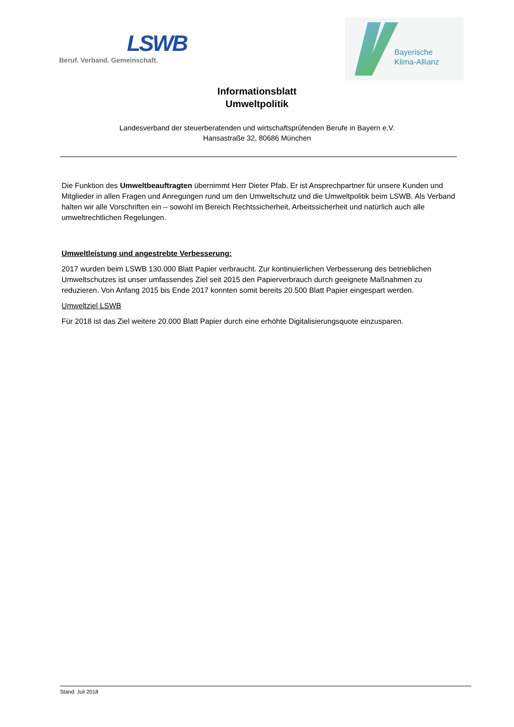LSWB
Beruf. Verband. Gemeinschaft.
Bayerische
Klima-Allianz
Informationsblatt
Umweltpolitik
Landesverband der steuerberatenden und wirtschaftsprüfenden Berufe in Bayern e.V.
Hansastraße 32, 80686 München
Die Funktion des Umweltbeauftragten übernimmt Herr Dieter Pfab. Er ist Ansprechpartner für unsere Kunden und Mitglieder in allen Fragen und Anregungen rund um den Umweltschutz und die Umweltpolitik beim LSWB. Als Verband halten wir alle Vorschriften ein – sowohl im Bereich Rechtssicherheit, Arbeitssicherheit und natürlich auch alle umweltrechtlichen Regelungen.
Umweltleistung und angestrebte Verbesserung:
2017 wurden beim LSWB 130.000 Blatt Papier verbraucht. Zur kontinuierlichen Verbesserung des betrieblichen Umweltschutzes ist unser umfassendes Ziel seit 2015 den Papierverbrauch durch geeignete Maßnahmen zu reduzieren. Von Anfang 2015 bis Ende 2017 konnten somit bereits 20.500 Blatt Papier eingespart werden.
Umweltziel LSWB
Für 2018 ist das Ziel weitere 20.000 Blatt Papier durch eine erhöhte Digitalisierungsquote einzusparen.
Stand: Juli 2018